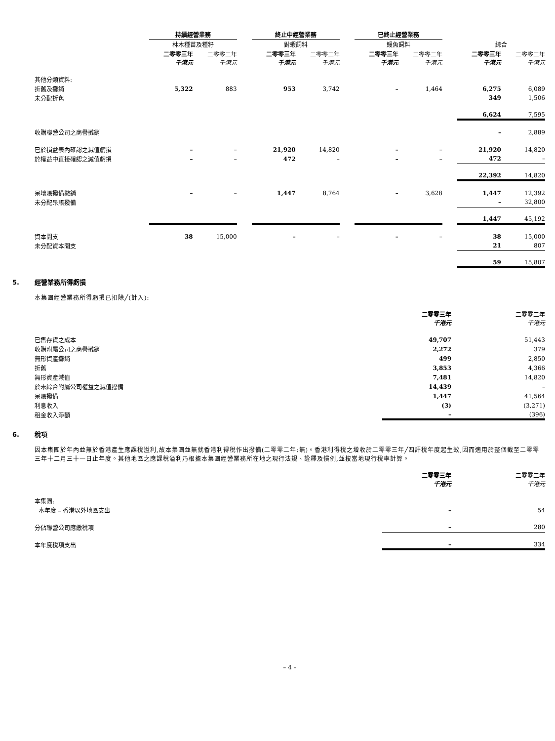| | 持續經營業務 | | | 終止中經營業務 | | | 已終止經營業務 | | | | |
| --- | --- | --- | --- | --- | --- | --- | --- | --- | --- | --- | --- |
| | 林木種苗及種籽 | | | 對蝦飼料 | | | 鰻魚飼料 | | | 綜合 | |
| | 二零零三年 千港元 | 二零零二年 千港元 | | 二零零三年 千港元 | 二零零二年 千港元 | | 二零零三年 千港元 | 二零零二年 千港元 | | 二零零三年 千港元 | 二零零二年 千港元 |
| 其他分類資料: | | | | | | | | | | | |
| 折舊及攤銷 | 5,322 | 883 | | 953 | 3,742 | | – | 1,464 | | 6,275 | 6,089 |
| 未分配折舊 | | | | | | | | | | 349 | 1,506 |
| | | | | | | | | | | 6,624 | 7,595 |
| 收購聯營公司之商譽攤銷 | | | | | | | | | | – | 2,889 |
| 已於損益表內確認之減值虧損 | – | – | | 21,920 | 14,820 | | – | – | | 21,920 | 14,820 |
| 於權益中直接確認之減值虧損 | – | – | | 472 | – | | – | – | | 472 | – |
| | | | | | | | | | | 22,392 | 14,820 |
| 呆壞賬撥備撇銷 | – | – | | 1,447 | 8,764 | | – | 3,628 | | 1,447 | 12,392 |
| 未分配呆賬撥備 | | | | | | | | | | – | 32,800 |
| | | | | | | | | | | 1,447 | 45,192 |
| 資本開支 | 38 | 15,000 | | – | – | | – | – | | 38 | 15,000 |
| 未分配資本開支 | | | | | | | | | | 21 | 807 |
| | | | | | | | | | | 59 | 15,807 |
5. 經營業務所得虧損
本集團經營業務所得虧損已扣除╱(計入):
| | 二零零三年 千港元 | 二零零二年 千港元 |
| --- | --- | --- |
| 已售存貨之成本 | 49,707 | 51,443 |
| 收購附屬公司之商譽攤銷 | 2,272 | 379 |
| 無形資產攤銷 | 499 | 2,850 |
| 折舊 | 3,853 | 4,366 |
| 無形資產減值 | 7,481 | 14,820 |
| 於未綜合附屬公司權益之減值撥備 | 14,439 | – |
| 呆賬撥備 | 1,447 | 41,564 |
| 利息收入 | (3) | (3,271) |
| 租金收入淨額 | – | (396) |
6. 稅項
因本集團於年內並無於香港產生應課稅溢利,故本集團並無就香港利得稅作出撥備(二零零二年:無)。香港利得稅之增收於二零零三年╱四評稅年度起生效,因而適用於整個截至二零零三年十二月三十一日止年度。其他地區之應課稅溢利乃根據本集團經營業務所在地之現行法規、詮釋及慣例,並按當地現行稅率計算。
| | 二零零三年 千港元 | 二零零二年 千港元 |
| --- | --- | --- |
| 本集團: | | |
| 本年度 – 香港以外地區支出 | – | 54 |
| 分佔聯營公司應繳稅項 | – | 280 |
| 本年度稅項支出 | – | 334 |
– 4 –